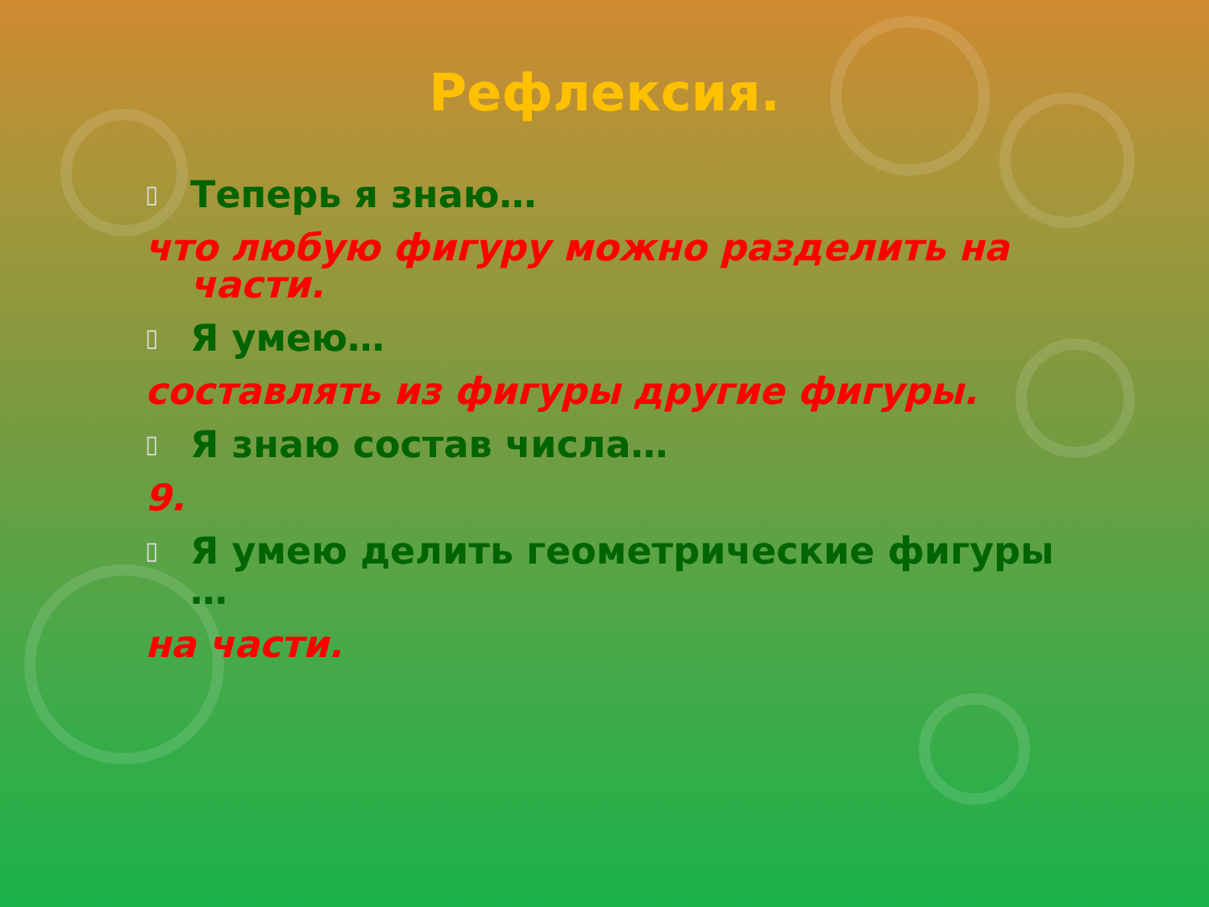Рефлексия.
▯ Теперь я знаю…
что любую фигуру можно разделить на части.
▯ Я умею…
составлять из фигуры другие фигуры.
▯ Я знаю состав числа…
9.
▯ Я умею делить геометрические фигуры …
на части.